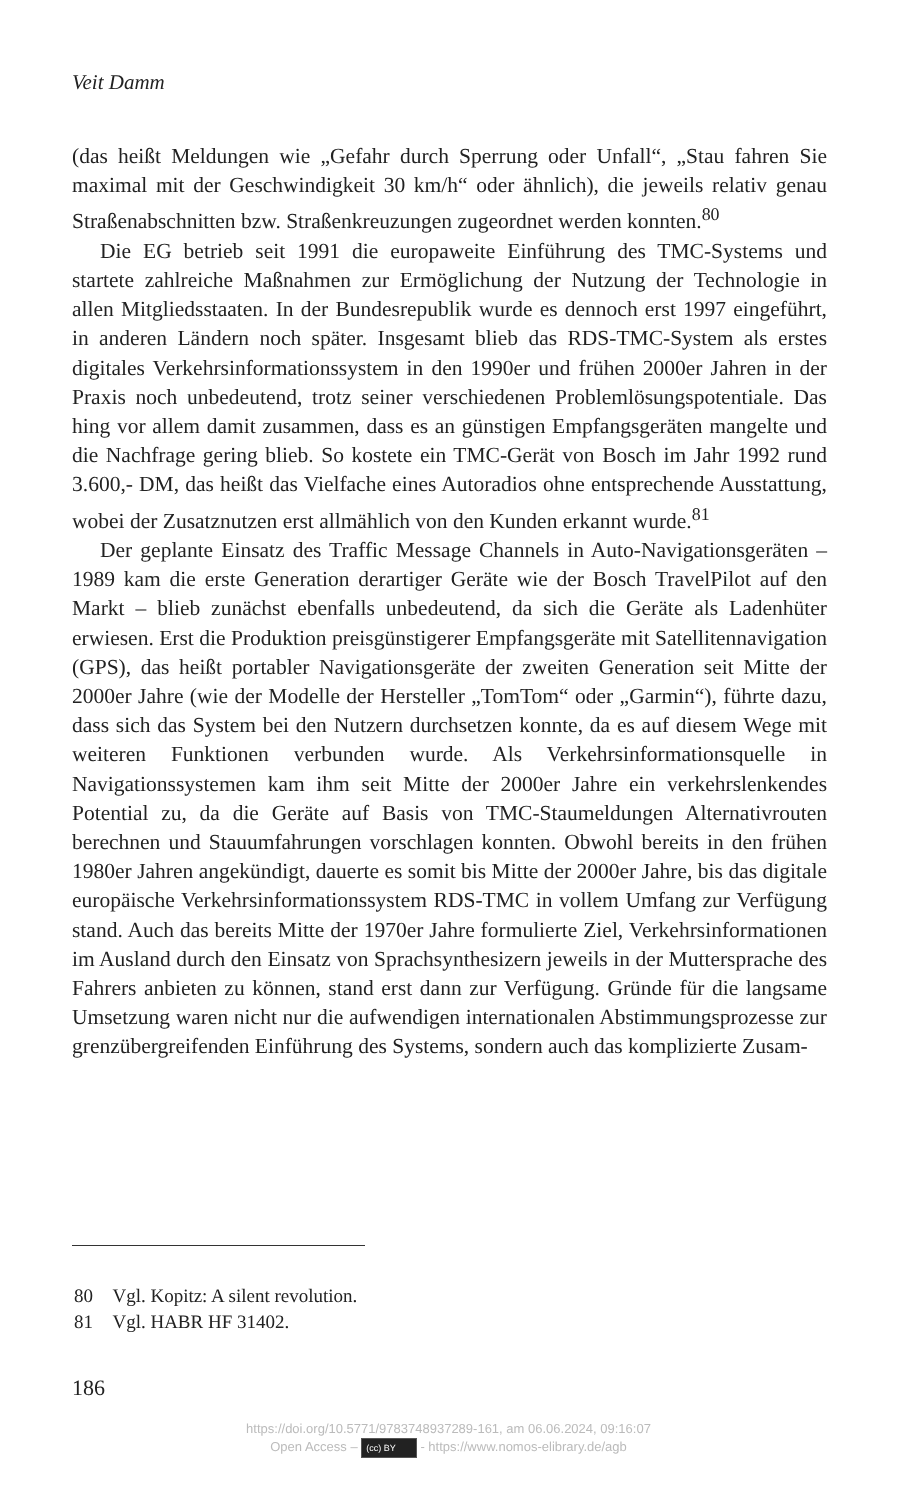Veit Damm
(das heißt Meldungen wie „Gefahr durch Sperrung oder Unfall“, „Stau fahren Sie maximal mit der Geschwindigkeit 30 km/h“ oder ähnlich), die jeweils relativ genau Straßenabschnitten bzw. Straßenkreuzungen zugeordnet werden konnten.<sup>80</sup>
Die EG betrieb seit 1991 die europaweite Einführung des TMC-Systems und startete zahlreiche Maßnahmen zur Ermöglichung der Nutzung der Technologie in allen Mitgliedsstaaten. In der Bundesrepublik wurde es dennoch erst 1997 eingeführt, in anderen Ländern noch später. Insgesamt blieb das RDS-TMC-System als erstes digitales Verkehrsinformationssystem in den 1990er und frühen 2000er Jahren in der Praxis noch unbedeutend, trotz seiner verschiedenen Problemlösungspotentiale. Das hing vor allem damit zusammen, dass es an günstigen Empfangsgeräten mangelte und die Nachfrage gering blieb. So kostete ein TMC-Gerät von Bosch im Jahr 1992 rund 3.600,- DM, das heißt das Vielfache eines Autoradios ohne entsprechende Ausstattung, wobei der Zusatznutzen erst allmählich von den Kunden erkannt wurde.<sup>81</sup>
Der geplante Einsatz des Traffic Message Channels in Auto-Navigationsgeräten – 1989 kam die erste Generation derartiger Geräte wie der Bosch TravelPilot auf den Markt – blieb zunächst ebenfalls unbedeutend, da sich die Geräte als Ladenhüter erwiesen. Erst die Produktion preisgünstigerer Empfangsgeräte mit Satellitennavigation (GPS), das heißt portabler Navigationsgeräte der zweiten Generation seit Mitte der 2000er Jahre (wie der Modelle der Hersteller „TomTom“ oder „Garmin“), führte dazu, dass sich das System bei den Nutzern durchsetzen konnte, da es auf diesem Wege mit weiteren Funktionen verbunden wurde. Als Verkehrsinformationsquelle in Navigationssystemen kam ihm seit Mitte der 2000er Jahre ein verkehrslenkendes Potential zu, da die Geräte auf Basis von TMC-Staumeldungen Alternativrouten berechnen und Stauumfahrungen vorschlagen konnten. Obwohl bereits in den frühen 1980er Jahren angekündigt, dauerte es somit bis Mitte der 2000er Jahre, bis das digitale europäische Verkehrsinformationssystem RDS-TMC in vollem Umfang zur Verfügung stand. Auch das bereits Mitte der 1970er Jahre formulierte Ziel, Verkehrsinformationen im Ausland durch den Einsatz von Sprachsynthesizern jeweils in der Muttersprache des Fahrers anbieten zu können, stand erst dann zur Verfügung. Gründe für die langsame Umsetzung waren nicht nur die aufwendigen internationalen Abstimmungsprozesse zur grenzübergreifenden Einführung des Systems, sondern auch das komplizierte Zusam-
80 Vgl. Kopitz: A silent revolution.
81 Vgl. HABR HF 31402.
186
https://doi.org/10.5771/9783748937289-161, am 06.06.2024, 09:16:07
Open Access – (cc) BY - https://www.nomos-elibrary.de/agb